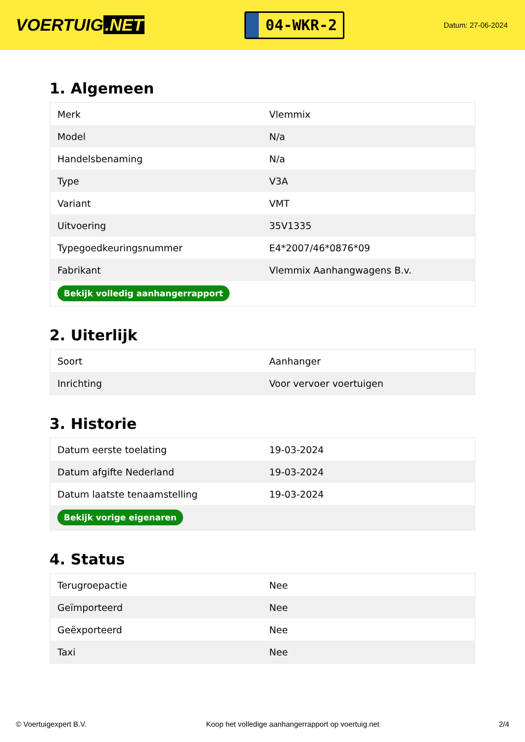VOERTUIG.NET
04-WKR-2
Datum: 27-06-2024
1. Algemeen
| Merk | Vlemmix |
| Model | N/a |
| Handelsbenaming | N/a |
| Type | V3A |
| Variant | VMT |
| Uitvoering | 35V1335 |
| Typegoedkeuringsnummer | E4*2007/46*0876*09 |
| Fabrikant | Vlemmix Aanhangwagens B.v. |
| Bekijk volledig aanhangerrapport | |
2. Uiterlijk
| Soort | Aanhanger |
| Inrichting | Voor vervoer voertuigen |
3. Historie
| Datum eerste toelating | 19-03-2024 |
| Datum afgifte Nederland | 19-03-2024 |
| Datum laatste tenaamstelling | 19-03-2024 |
| Bekijk vorige eigenaren | |
4. Status
| Terugroepactie | Nee |
| Geïmporteerd | Nee |
| Geëxporteerd | Nee |
| Taxi | Nee |
© Voertuigexpert B.V. Koop het volledige aanhangerrapport op voertuig.net 2/4